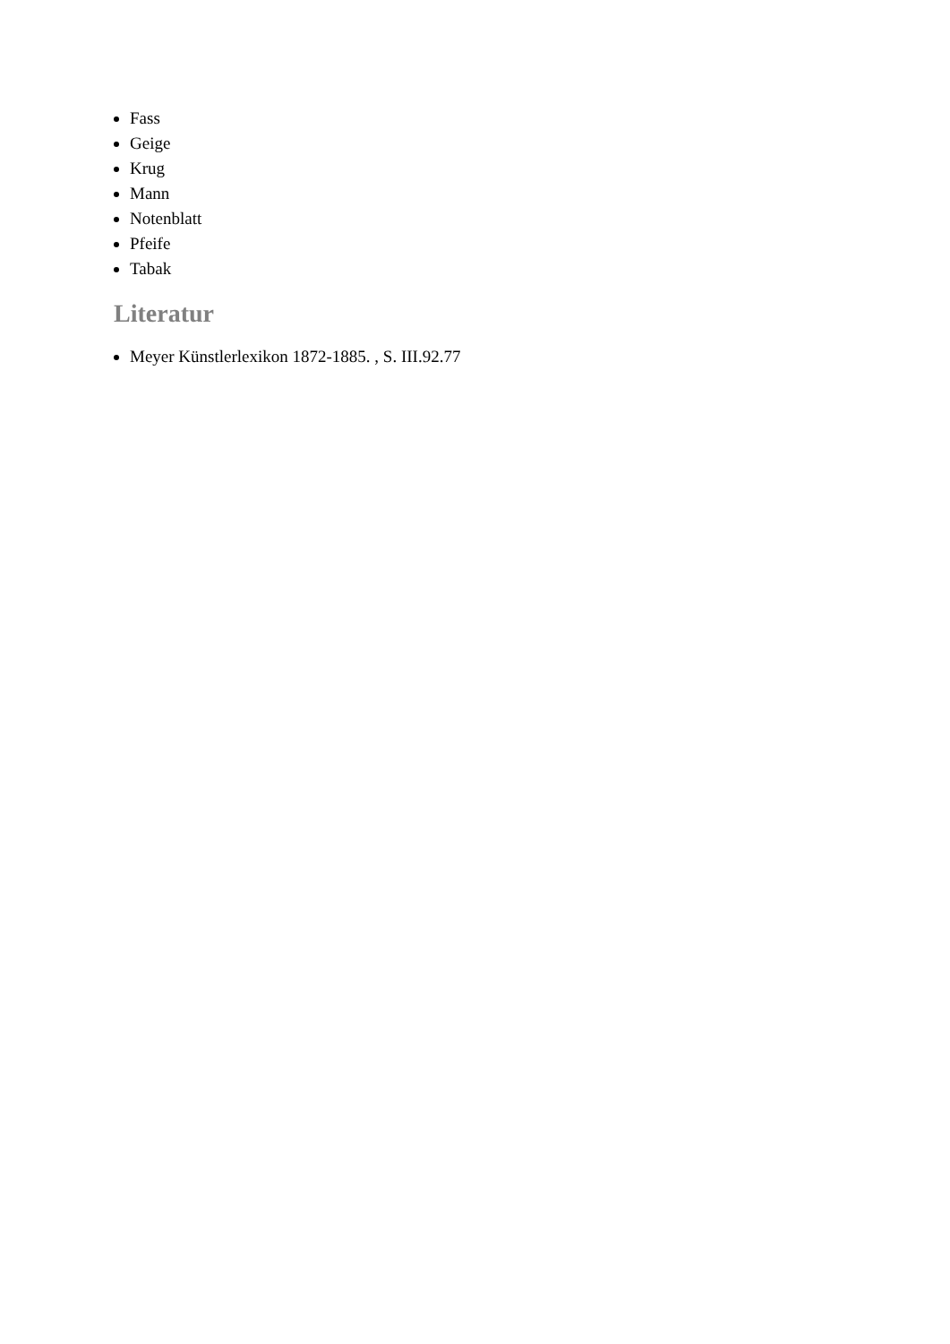Fass
Geige
Krug
Mann
Notenblatt
Pfeife
Tabak
Literatur
Meyer Künstlerlexikon 1872-1885. , S. III.92.77